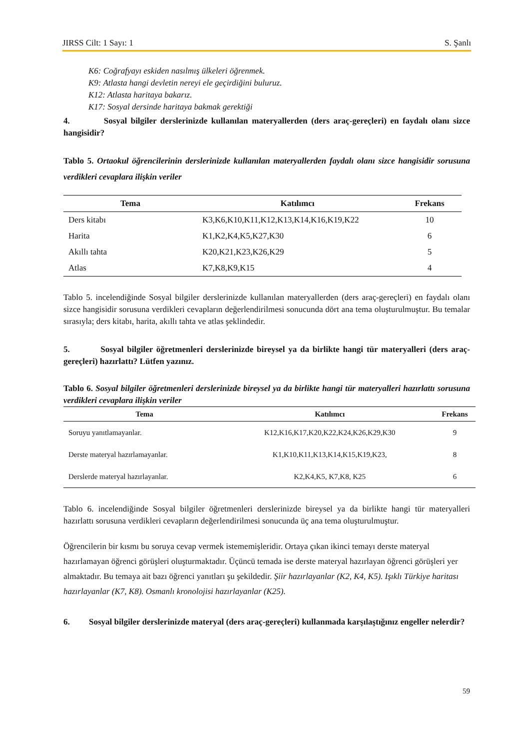JIRSS Cilt: 1 Sayı: 1 S. Şanlı
K6: Coğrafyayı eskiden nasılmış ülkeleri öğrenmek.
K9: Atlasta hangi devletin nereyi ele geçirdiğini buluruz.
K12: Atlasta haritaya bakarız.
K17: Sosyal dersinde haritaya bakmak gerektiği
4. Sosyal bilgiler derslerinizde kullanılan materyallerden (ders araç-gereçleri) en faydalı olanı sizce hangisidir?
Tablo 5. Ortaokul öğrencilerinin derslerinizde kullanılan materyallerden faydalı olanı sizce hangisidir sorusuna verdikleri cevaplara ilişkin veriler
| Tema | Katılımcı | Frekans |
| --- | --- | --- |
| Ders kitabı | K3,K6,K10,K11,K12,K13,K14,K16,K19,K22 | 10 |
| Harita | K1,K2,K4,K5,K27,K30 | 6 |
| Akıllı tahta | K20,K21,K23,K26,K29 | 5 |
| Atlas | K7,K8,K9,K15 | 4 |
Tablo 5. incelendiğinde Sosyal bilgiler derslerinizde kullanılan materyallerden (ders araç-gereçleri) en faydalı olanı sizce hangisidir sorusuna verdikleri cevapların değerlendirilmesi sonucunda dört ana tema oluşturulmuştur. Bu temalar sırasıyla; ders kitabı, harita, akıllı tahta ve atlas şeklindedir.
5. Sosyal bilgiler öğretmenleri derslerinizde bireysel ya da birlikte hangi tür materyalleri (ders araç-gereçleri) hazırlattı? Lütfen yazınız.
Tablo 6. Sosyal bilgiler öğretmenleri derslerinizde bireysel ya da birlikte hangi tür materyalleri hazırlattı sorusuna verdikleri cevaplara ilişkin veriler
| Tema | Katılımcı | Frekans |
| --- | --- | --- |
| Soruyu yanıtlamayanlar. | K12,K16,K17,K20,K22,K24,K26,K29,K30 | 9 |
| Derste materyal hazırlamayanlar. | K1,K10,K11,K13,K14,K15,K19,K23, | 8 |
| Derslerde materyal hazırlayanlar. | K2,K4,K5, K7,K8, K25 | 6 |
Tablo 6. incelendiğinde Sosyal bilgiler öğretmenleri derslerinizde bireysel ya da birlikte hangi tür materyalleri hazırlattı sorusuna verdikleri cevapların değerlendirilmesi sonucunda üç ana tema oluşturulmuştur.
Öğrencilerin bir kısmı bu soruya cevap vermek istememişleridir. Ortaya çıkan ikinci temayı derste materyal hazırlamayan öğrenci görüşleri oluşturmaktadır. Üçüncü temada ise derste materyal hazırlayan öğrenci görüşleri yer almaktadır. Bu temaya ait bazı öğrenci yanıtları şu şekildedir. Şiir hazırlayanlar (K2, K4, K5). Işıklı Türkiye haritası hazırlayanlar (K7, K8). Osmanlı kronolojisi hazırlayanlar (K25).
6. Sosyal bilgiler derslerinizde materyal (ders araç-gereçleri) kullanmada karşılaştığınız engeller nelerdir?
59